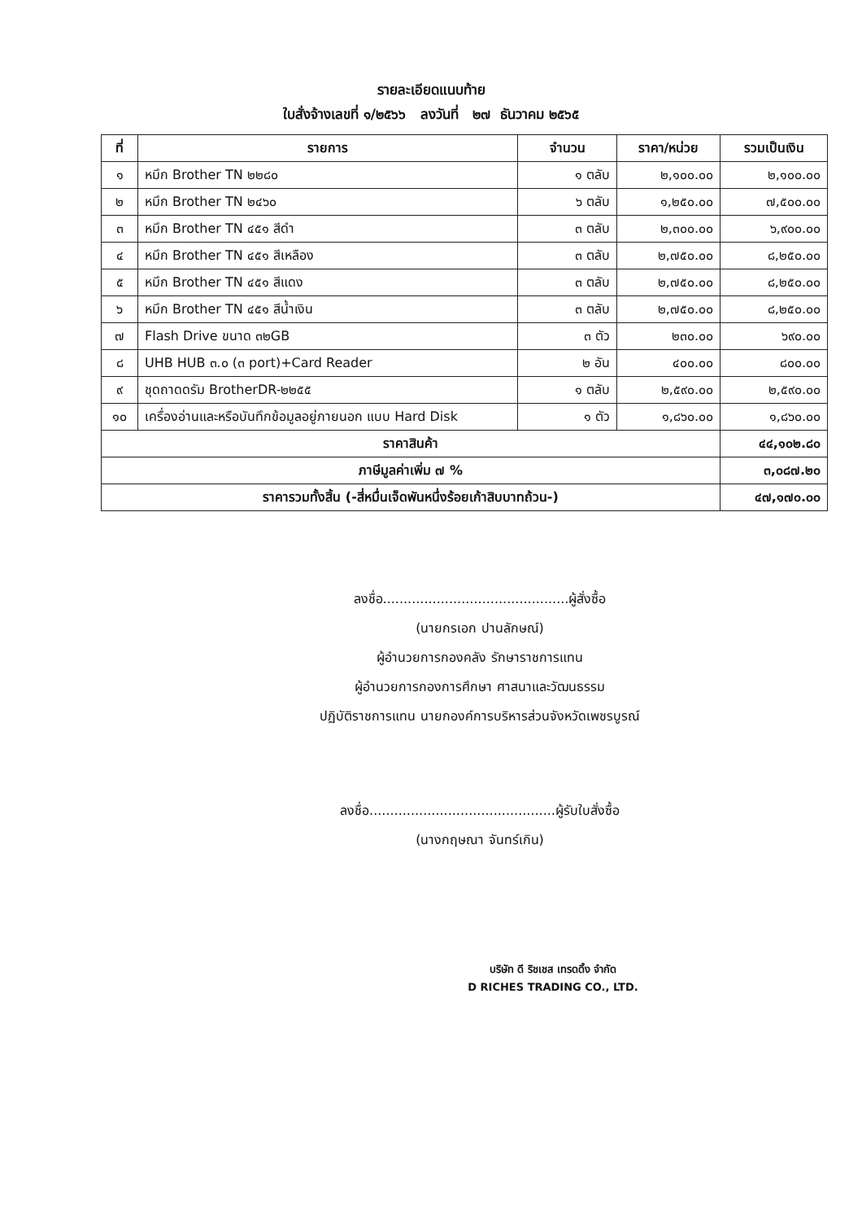รายละเอียดแนบท้าย
ใบสั่งจ้างเลขที่ ๑/๒๕๖๖ ลงวันที่ ๒๗ ธันวาคม ๒๕๖๕
| ที่ | รายการ | จำนวน | ราคา/หน่วย | รวมเป็นเงิน |
| --- | --- | --- | --- | --- |
| ๑ | หมึก Brother TN ๒๒๘๐ | ๑ ตลับ | ๒,๑๐๐.๐๐ | ๒,๑๐๐.๐๐ |
| ๒ | หมึก Brother TN ๒๔๖๐ | ๖ ตลับ | ๑,๒๕๐.๐๐ | ๗,๕๐๐.๐๐ |
| ๓ | หมึก Brother TN ๔๕๑ สีดำ | ๓ ตลับ | ๒,๓๐๐.๐๐ | ๖,๙๐๐.๐๐ |
| ๔ | หมึก Brother TN ๔๕๑ สีเหลือง | ๓ ตลับ | ๒,๗๕๐.๐๐ | ๘,๒๕๐.๐๐ |
| ๕ | หมึก Brother TN ๔๕๑ สีแดง | ๓ ตลับ | ๒,๗๕๐.๐๐ | ๘,๒๕๐.๐๐ |
| ๖ | หมึก Brother TN ๔๕๑ สีน้ำเงิน | ๓ ตลับ | ๒,๗๕๐.๐๐ | ๘,๒๕๐.๐๐ |
| ๗ | Flash Drive ขนาด ๓๒GB | ๓ ตัว | ๒๓๐.๐๐ | ๖๙๐.๐๐ |
| ๘ | UHB HUB ๓.๐ (๓ port)+Card Reader | ๒ อัน | ๔๐๐.๐๐ | ๘๐๐.๐๐ |
| ๙ | ชุดถาดดรัม BrotherDR-๒๒๕๕ | ๑ ตลับ | ๒,๕๙๐.๐๐ | ๒,๕๙๐.๐๐ |
| ๑๐ | เครื่องอ่านและหรือบันทึกข้อมูลอยู่ภายนอก แบบ Hard Disk | ๑ ตัว | ๑,๘๖๐.๐๐ | ๑,๘๖๐.๐๐ |
| ราคาสินค้า | | | | ๔๔,๑๐๒.๘๐ |
| ภาษีมูลค่าเพิ่ม ๗ % | | | | ๓,๐๘๗.๒๐ |
| ราคารวมทั้งสิ้น (-สี่หมื่นเจ็ดพันหนึ่งร้อยเก้าสิบบาทถ้วน-) | | | | ๔๗,๑๗๐.๐๐ |
ลงชื่อ.............................................ผู้สั่งซื้อ
(นายกรเอก ปานลักษณ์)
ผู้อำนวยการกองคลัง รักษาราชการแทน
ผู้อำนวยการกองการศึกษา ศาสนาและวัฒนธรรม
ปฏิบัติราชการแทน นายกองค์การบริหารส่วนจังหวัดเพชรบูรณ์
ลงชื่อ.............................................ผู้รับใบสั่งซื้อ
(นางกฤษณา จันทร์เกิน)
บริษัท ดี ริชเชส เทรดดิ้ง จำกัด
D RICHES TRADING CO., LTD.